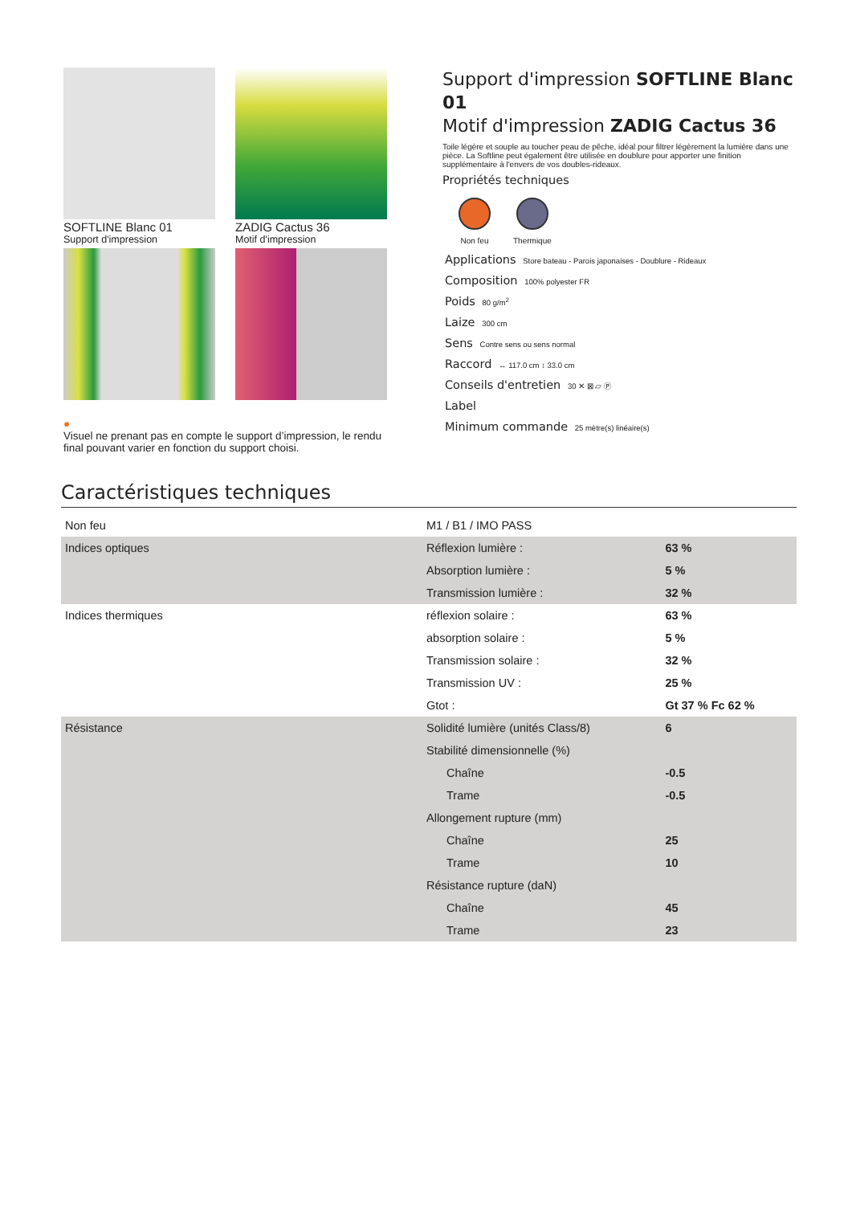SOFTLINE Blanc 01
Support d'impression
ZADIG Cactus 36
Motif d'impression
●
Visuel ne prenant pas en compte le support d’impression, le rendu final pouvant varier en fonction du support choisi.
Support d'impression SOFTLINE Blanc 01
Motif d'impression ZADIG Cactus 36
Toile légère et souple au toucher peau de pêche, idéal pour filtrer légèrement la lumière dans une pièce. La Softline peut également être utilisée en doublure pour apporter une finition supplémentaire à l'envers de vos doubles-rideaux.
Propriétés techniques
Non feu Thermique
Applications Store bateau - Parois japonaises - Doublure - Rideaux
Composition 100% polyester FR
Poids 80 g/m<sup>2</sup>
Laize 300 cm
Sens Contre sens ou sens normal
Raccord ↔ 117.0 cm ↕ 33.0 cm
Conseils d'entretien 30 ✕ ⊠ ⏥ Ⓟ
Label
Minimum commande 25 mètre(s) linéaire(s)
Caractéristiques techniques
| Non feu | M1 / B1 / IMO PASS | |
| Indices optiques | Réflexion lumière : | 63 % |
| | Absorption lumière : | 5 % |
| | Transmission lumière : | 32 % |
| Indices thermiques | réflexion solaire : | 63 % |
| | absorption solaire : | 5 % |
| | Transmission solaire : | 32 % |
| | Transmission UV : | 25 % |
| | Gtot : | Gt 37 % Fc 62 % |
| Résistance | Solidité lumière (unités Class/8) | 6 |
| | Stabilité dimensionnelle (%) | |
| | Chaîne | -0.5 |
| | Trame | -0.5 |
| | Allongement rupture (mm) | |
| | Chaîne | 25 |
| | Trame | 10 |
| | Résistance rupture (daN) | |
| | Chaîne | 45 |
| | Trame | 23 |